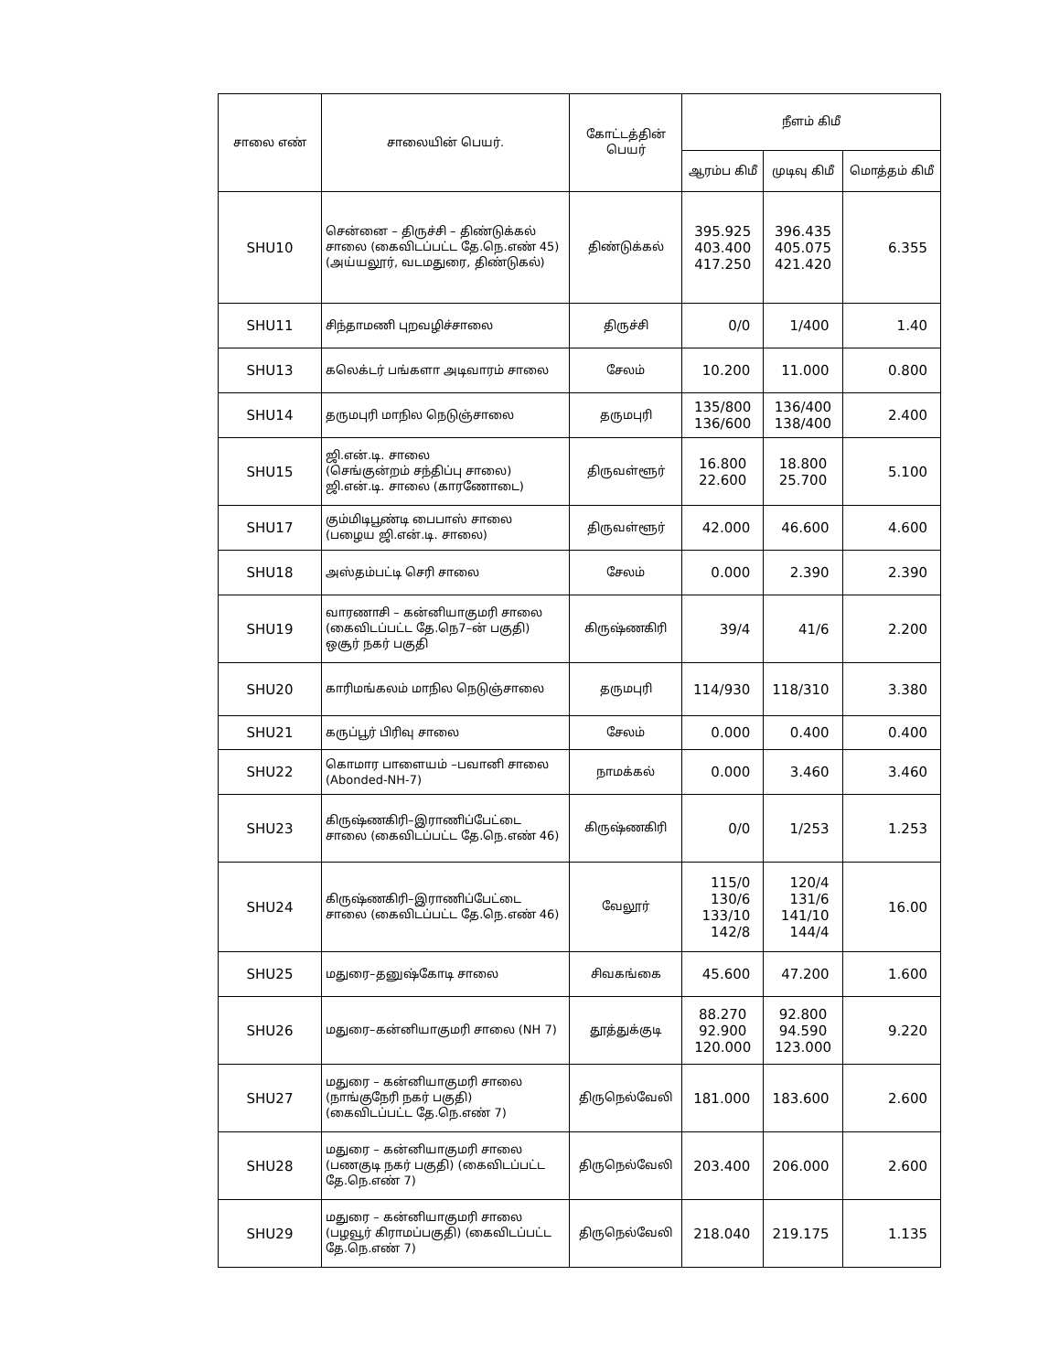| சாலை எண் | சாலையின் பெயர். | கோட்டத்தின் பெயர் | நீளம் கிமீ | | |
| --- | --- | --- | --- | --- | --- |
| | | | ஆரம்ப கிமீ | முடிவு கிமீ | மொத்தம் கிமீ |
| SHU10 | சென்னை – திருச்சி – திண்டுக்கல் சாலை (கைவிடப்பட்ட தே.நெ.எண் 45) (அய்யலூர், வடமதுரை, திண்டுகல்) | திண்டுக்கல் | 395.925 403.400 417.250 | 396.435 405.075 421.420 | 6.355 |
| SHU11 | சிந்தாமணி புறவழிச்சாலை | திருச்சி | 0/0 | 1/400 | 1.40 |
| SHU13 | கலெக்டர் பங்களா அடிவாரம் சாலை | சேலம் | 10.200 | 11.000 | 0.800 |
| SHU14 | தருமபுரி மாநில நெடுஞ்சாலை | தருமபுரி | 135/800 136/600 | 136/400 138/400 | 2.400 |
| SHU15 | ஜி.என்.டி. சாலை (செங்குன்றம் சந்திப்பு சாலை) ஜி.என்.டி. சாலை (காரணோடை) | திருவள்ளூர் | 16.800 22.600 | 18.800 25.700 | 5.100 |
| SHU17 | கும்மிடிபூண்டி பைபாஸ் சாலை (பழைய ஜி.என்.டி. சாலை) | திருவள்ளூர் | 42.000 | 46.600 | 4.600 |
| SHU18 | அஸ்தம்பட்டி செரி சாலை | சேலம் | 0.000 | 2.390 | 2.390 |
| SHU19 | வாரணாசி – கன்னியாகுமரி சாலை (கைவிடப்பட்ட தே.நெ7–ன் பகுதி) ஒசூர் நகர் பகுதி | கிருஷ்ணகிரி | 39/4 | 41/6 | 2.200 |
| SHU20 | காரிமங்கலம் மாநில நெடுஞ்சாலை | தருமபுரி | 114/930 | 118/310 | 3.380 |
| SHU21 | கருப்பூர் பிரிவு சாலை | சேலம் | 0.000 | 0.400 | 0.400 |
| SHU22 | கொமார பாளையம் –பவானி சாலை (Abonded-NH-7) | நாமக்கல் | 0.000 | 3.460 | 3.460 |
| SHU23 | கிருஷ்ணகிரி–இராணிப்பேட்டை சாலை (கைவிடப்பட்ட தே.நெ.எண் 46) | கிருஷ்ணகிரி | 0/0 | 1/253 | 1.253 |
| SHU24 | கிருஷ்ணகிரி–இராணிப்பேட்டை சாலை (கைவிடப்பட்ட தே.நெ.எண் 46) | வேலூர் | 115/0 130/6 133/10 142/8 | 120/4 131/6 141/10 144/4 | 16.00 |
| SHU25 | மதுரை–தனுஷ்கோடி சாலை | சிவகங்கை | 45.600 | 47.200 | 1.600 |
| SHU26 | மதுரை–கன்னியாகுமரி சாலை (NH 7) | தூத்துக்குடி | 88.270 92.900 120.000 | 92.800 94.590 123.000 | 9.220 |
| SHU27 | மதுரை – கன்னியாகுமரி சாலை (நாங்குநேரி நகர் பகுதி) (கைவிடப்பட்ட தே.நெ.எண் 7) | திருநெல்வேலி | 181.000 | 183.600 | 2.600 |
| SHU28 | மதுரை – கன்னியாகுமரி சாலை (பணகுடி நகர் பகுதி) (கைவிடப்பட்ட தே.நெ.எண் 7) | திருநெல்வேலி | 203.400 | 206.000 | 2.600 |
| SHU29 | மதுரை – கன்னியாகுமரி சாலை (பழவூர் கிராமப்பகுதி) (கைவிடப்பட்ட தே.நெ.எண் 7) | திருநெல்வேலி | 218.040 | 219.175 | 1.135 |